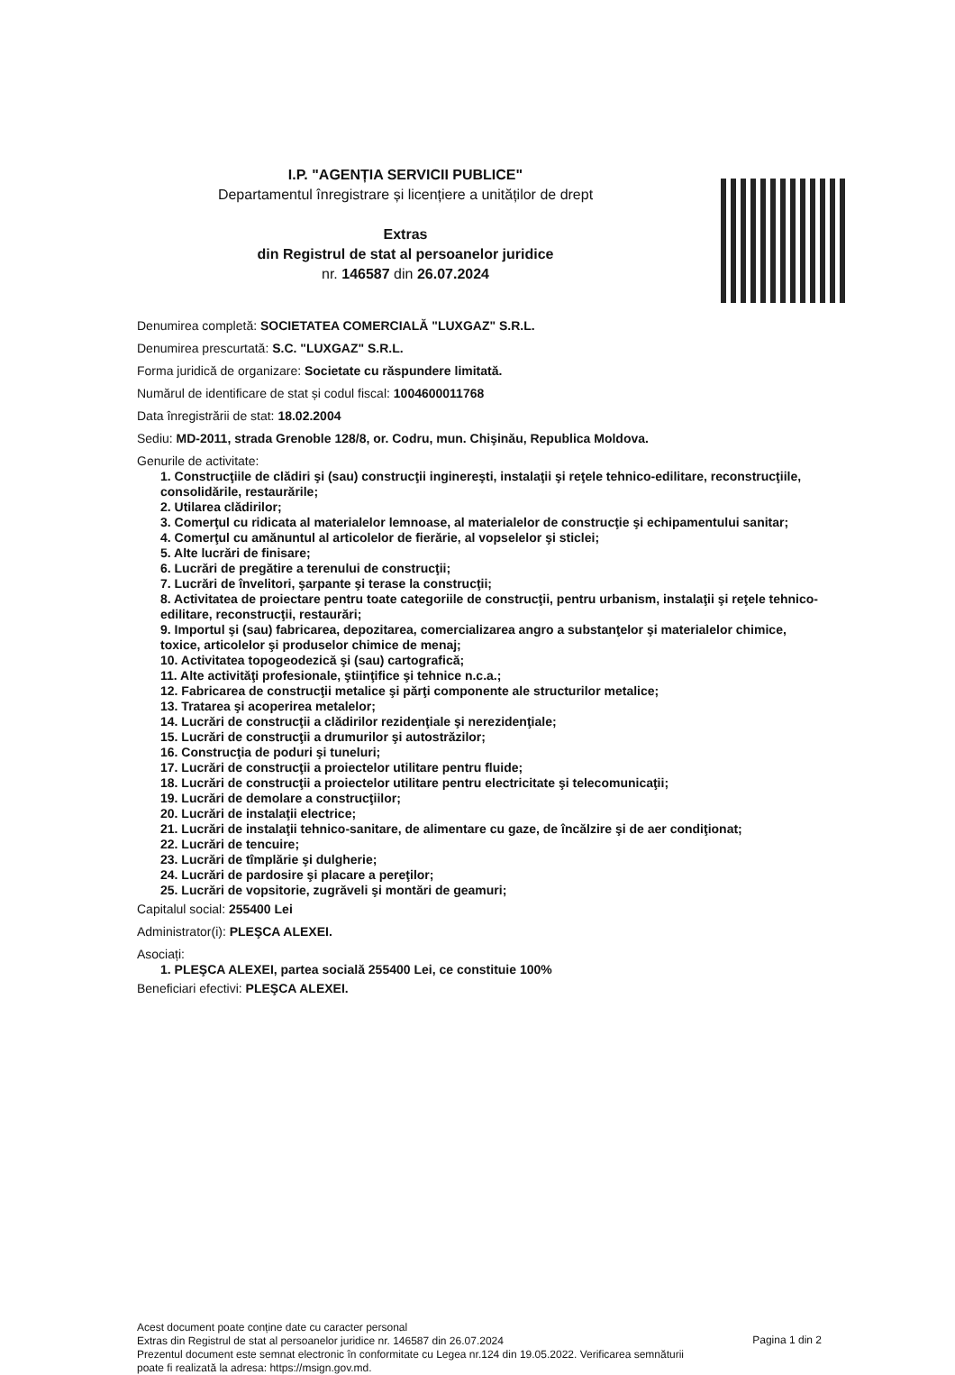I.P. "AGENȚIA SERVICII PUBLICE"
Departamentul înregistrare și licențiere a unităților de drept
Extras
din Registrul de stat al persoanelor juridice
nr. 146587 din 26.07.2024
Denumirea completă: SOCIETATEA COMERCIALĂ "LUXGAZ" S.R.L.
Denumirea prescurtată: S.C. "LUXGAZ" S.R.L.
Forma juridică de organizare: Societate cu răspundere limitată.
Numărul de identificare de stat și codul fiscal: 1004600011768
Data înregistrării de stat: 18.02.2004
Sediu: MD-2011, strada Grenoble 128/8, or. Codru, mun. Chişinău, Republica Moldova.
Genurile de activitate:
1. Construcţiile de clădiri şi (sau) construcţii inginereşti, instalaţii şi reţele tehnico-edilitare, reconstrucţiile, consolidările, restaurările;
2. Utilarea clădirilor;
3. Comerţul cu ridicata al materialelor lemnoase, al materialelor de construcţie şi echipamentului sanitar;
4. Comerţul cu amănuntul al articolelor de fierărie, al vopselelor şi sticlei;
5. Alte lucrări de finisare;
6. Lucrări de pregătire a terenului de construcţii;
7. Lucrări de învelitori, şarpante şi terase la construcţii;
8. Activitatea de proiectare pentru toate categoriile de construcţii, pentru urbanism, instalaţii şi reţele tehnico-edilitare, reconstrucţii, restaurări;
9. Importul şi (sau) fabricarea, depozitarea, comercializarea angro a substanţelor şi materialelor chimice, toxice, articolelor şi produselor chimice de menaj;
10. Activitatea topogeodezică şi (sau) cartografică;
11. Alte activităţi profesionale, ştiinţifice şi tehnice n.c.a.;
12. Fabricarea de construcţii metalice şi părţi componente ale structurilor metalice;
13. Tratarea şi acoperirea metalelor;
14. Lucrări de construcţii a clădirilor rezidenţiale şi nerezidenţiale;
15. Lucrări de construcţii a drumurilor şi autostrăzilor;
16. Construcţia de poduri şi tuneluri;
17. Lucrări de construcţii a proiectelor utilitare pentru fluide;
18. Lucrări de construcţii a proiectelor utilitare pentru electricitate şi telecomunicaţii;
19. Lucrări de demolare a construcţiilor;
20. Lucrări de instalaţii electrice;
21. Lucrări de instalaţii tehnico-sanitare, de alimentare cu gaze, de încălzire şi de aer condiţionat;
22. Lucrări de tencuire;
23. Lucrări de tîmplărie şi dulgherie;
24. Lucrări de pardosire şi placare a pereţilor;
25. Lucrări de vopsitorie, zugrăveli şi montări de geamuri;
Capitalul social: 255400 Lei
Administrator(i): PLEŞCA ALEXEI.
Asociați:
1. PLEŞCA ALEXEI, partea socială 255400 Lei, ce constituie 100%
Beneficiari efectivi: PLEŞCA ALEXEI.
Acest document poate conține date cu caracter personal
Extras din Registrul de stat al persoanelor juridice nr. 146587 din 26.07.2024
Prezentul document este semnat electronic în conformitate cu Legea nr.124 din 19.05.2022. Verificarea semnăturii poate fi realizată la adresa: https://msign.gov.md.
Pagina 1 din 2